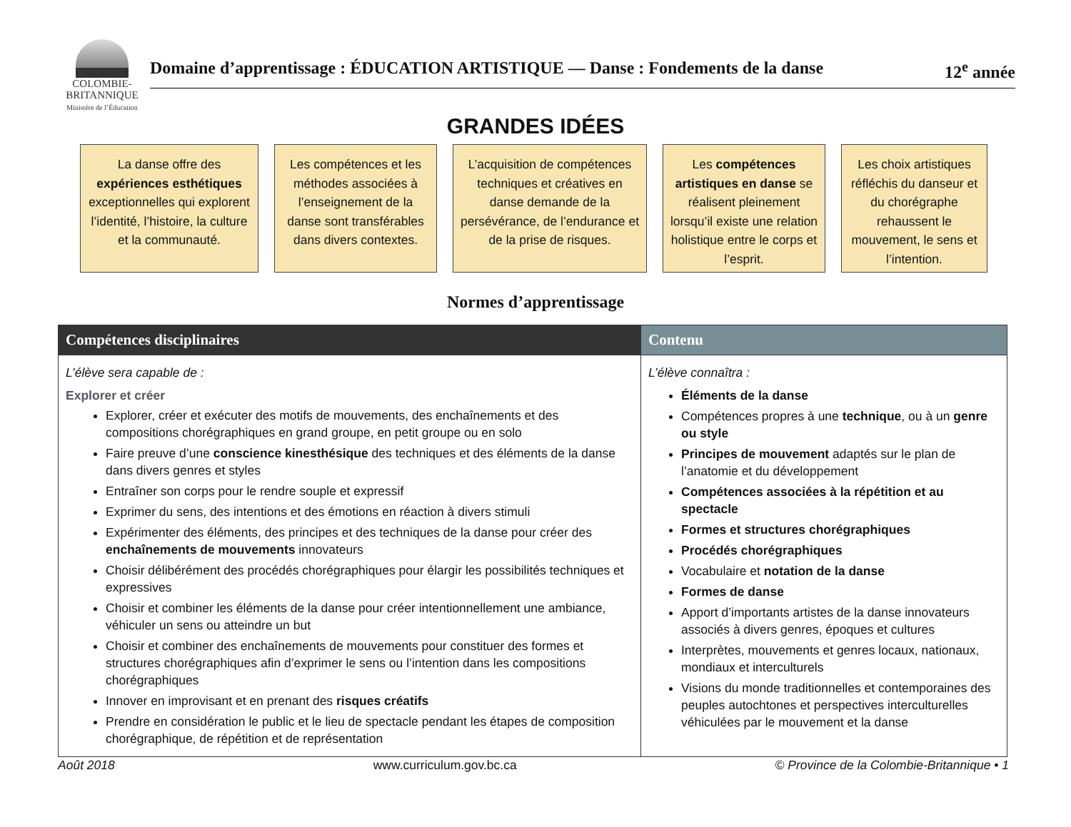COLOMBIE-
BRITANNIQUE
Ministère de l’Éducation
Domaine d’apprentissage : ÉDUCATION ARTISTIQUE — Danse : Fondements de la danse 12<sup>e</sup> année
GRANDES IDÉES
La danse offre des expériences esthétiques exceptionnelles qui explorent l’identité, l’histoire, la culture et la communauté.
Les compétences et les méthodes associées à l’enseignement de la danse sont transférables dans divers contextes.
L’acquisition de compétences techniques et créatives en danse demande de la persévérance, de l’endurance et de la prise de risques.
Les compétences artistiques en danse se réalisent pleinement lorsqu’il existe une relation holistique entre le corps et l’esprit.
Les choix artistiques réfléchis du danseur et du chorégraphe rehaussent le mouvement, le sens et l’intention.
Normes d’apprentissage
| Compétences disciplinaires | Contenu |
| --- | --- |
| L’élève sera capable de : Explorer et créer Explorer, créer et exécuter des motifs de mouvements, des enchaînements et des compositions chorégraphiques en grand groupe, en petit groupe ou en solo Faire preuve d’une conscience kinesthésique des techniques et des éléments de la danse dans divers genres et styles Entraîner son corps pour le rendre souple et expressif Exprimer du sens, des intentions et des émotions en réaction à divers stimuli Expérimenter des éléments, des principes et des techniques de la danse pour créer des enchaînements de mouvements innovateurs Choisir délibérément des procédés chorégraphiques pour élargir les possibilités techniques et expressives Choisir et combiner les éléments de la danse pour créer intentionnellement une ambiance, véhiculer un sens ou atteindre un but Choisir et combiner des enchaînements de mouvements pour constituer des formes et structures chorégraphiques afin d’exprimer le sens ou l’intention dans les compositions chorégraphiques Innover en improvisant et en prenant des risques créatifs Prendre en considération le public et le lieu de spectacle pendant les étapes de composition chorégraphique, de répétition et de représentation | L’élève connaîtra : Éléments de la danse Compétences propres à une technique , ou à un genre ou style Principes de mouvement adaptés sur le plan de l’anatomie et du développement Compétences associées à la répétition et au spectacle Formes et structures chorégraphiques Procédés chorégraphiques Vocabulaire et notation de la danse Formes de danse Apport d’importants artistes de la danse innovateurs associés à divers genres, époques et cultures Interprètes, mouvements et genres locaux, nationaux, mondiaux et interculturels Visions du monde traditionnelles et contemporaines des peuples autochtones et perspectives interculturelles véhiculées par le mouvement et la danse |
Août 2018 www.curriculum.gov.bc.ca © Province de la Colombie-Britannique • 1